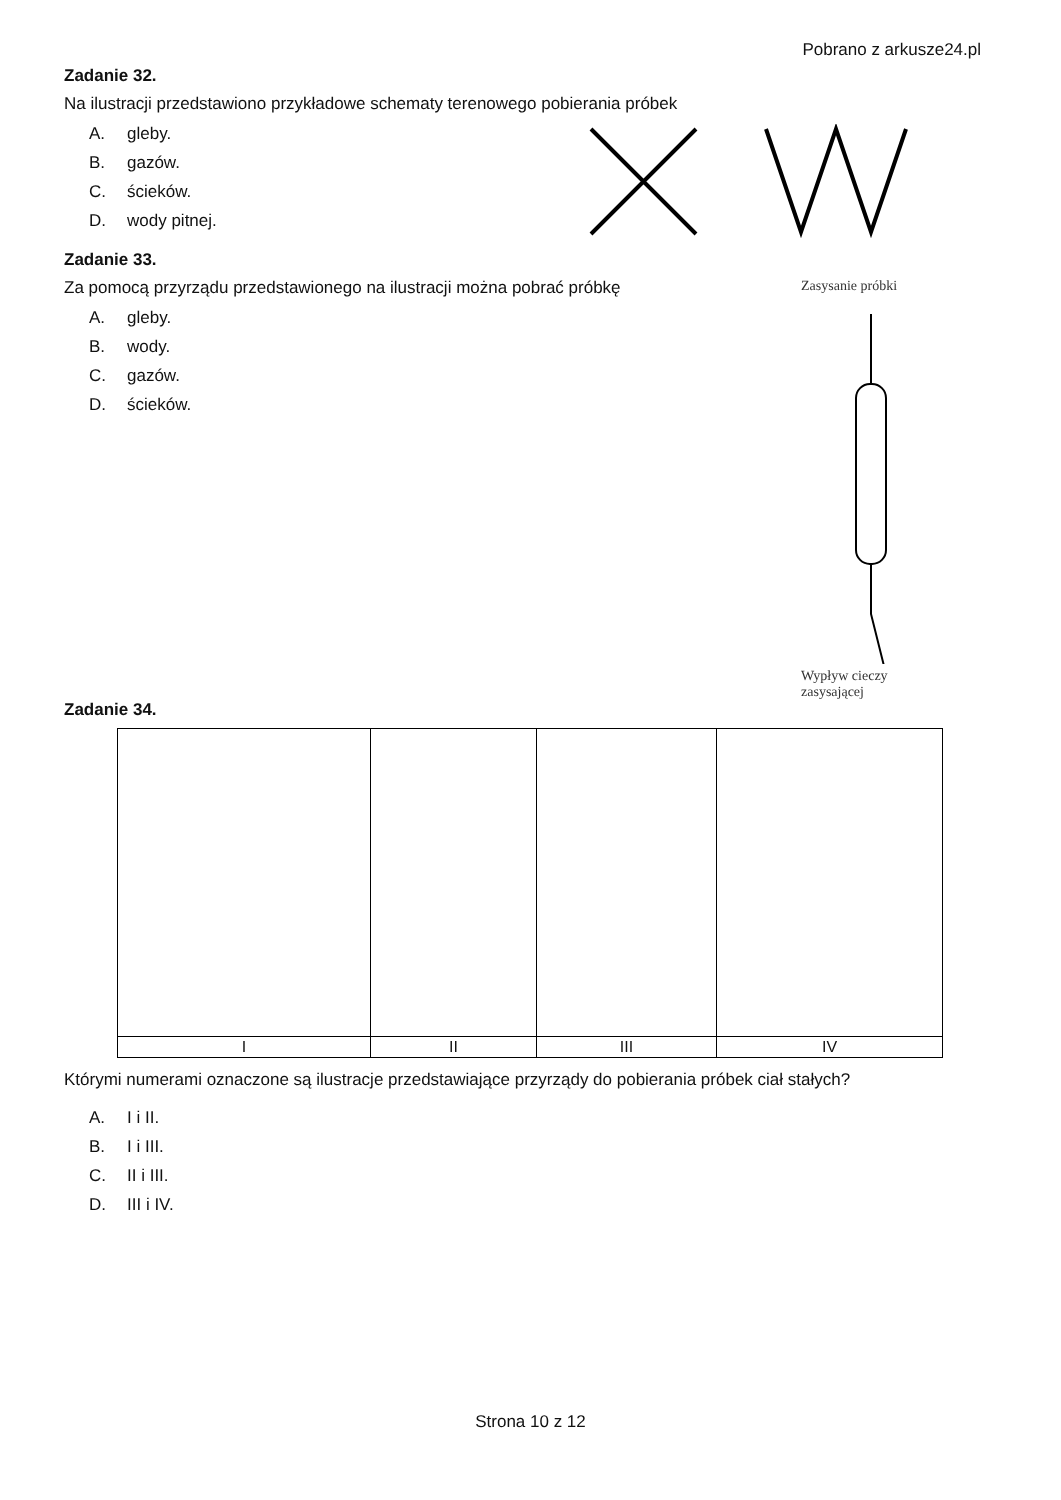Pobrano z arkusze24.pl
Zadanie 32.
Na ilustracji przedstawiono przykładowe schematy terenowego pobierania próbek
A. gleby.
B. gazów.
C. ścieków.
D. wody pitnej.
Zadanie 33.
Za pomocą przyrządu przedstawionego na ilustracji można pobrać próbkę
A. gleby.
B. wody.
C. gazów.
D. ścieków.
Zasysanie próbki
Wypływ cieczy
zasysającej
Zadanie 34.
| I | II | III | IV |
Którymi numerami oznaczone są ilustracje przedstawiające przyrządy do pobierania próbek ciał stałych?
A. I i II.
B. I i III.
C. II i III.
D. III i IV.
Strona 10 z 12